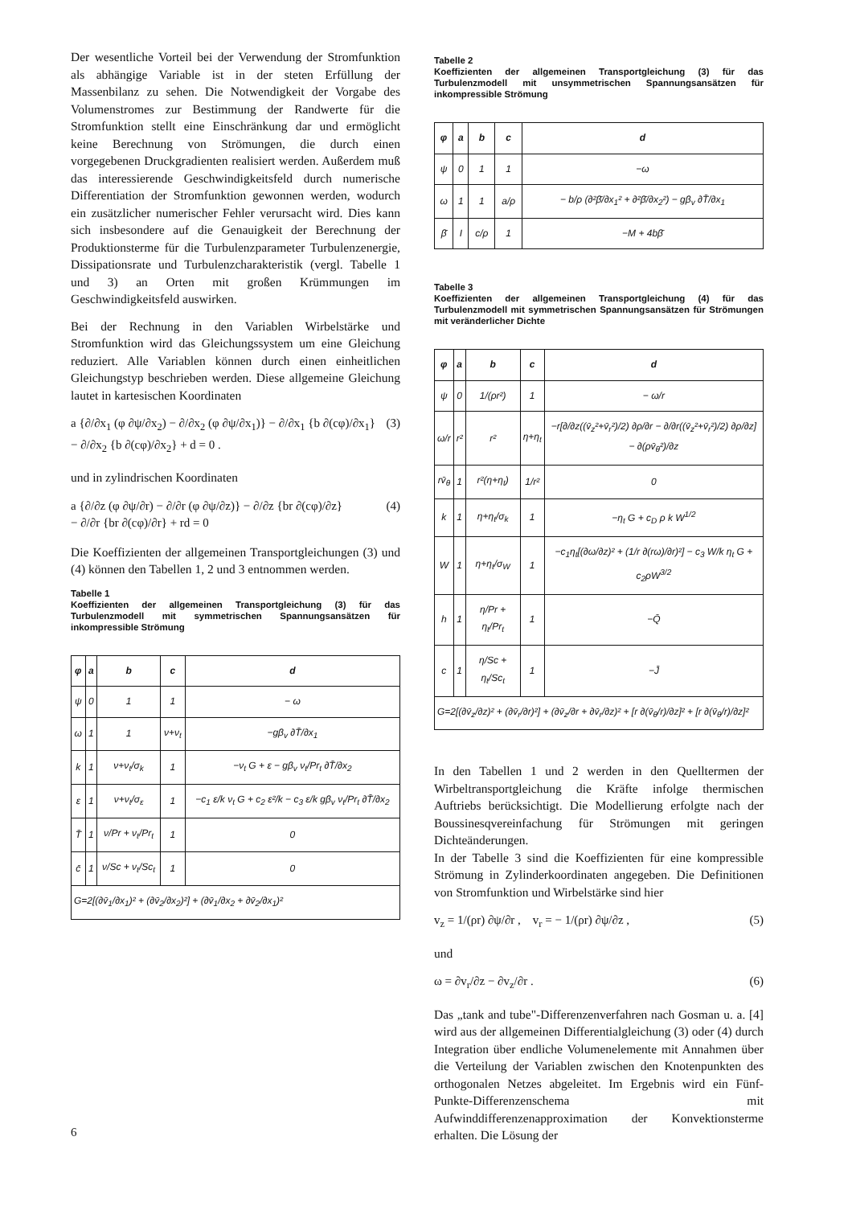Der wesentliche Vorteil bei der Verwendung der Stromfunktion als abhängige Variable ist in der steten Erfüllung der Massenbilanz zu sehen. Die Notwendigkeit der Vorgabe des Volumenstromes zur Bestimmung der Randwerte für die Stromfunktion stellt eine Einschränkung dar und ermöglicht keine Berechnung von Strömungen, die durch einen vorgegebenen Druckgradienten realisiert werden. Außerdem muß das interessierende Geschwindigkeitsfeld durch numerische Differentiation der Stromfunktion gewonnen werden, wodurch ein zusätzlicher numerischer Fehler verursacht wird. Dies kann sich insbesondere auf die Genauigkeit der Berechnung der Produktionsterme für die Turbulenzparameter Turbulenzenergie, Dissipationsrate und Turbulenzcharakteristik (vergl. Tabelle 1 und 3) an Orten mit großen Krümmungen im Geschwindigkeitsfeld auswirken.
Bei der Rechnung in den Variablen Wirbelstärke und Stromfunktion wird das Gleichungssystem um eine Gleichung reduziert. Alle Variablen können durch einen einheitlichen Gleichungstyp beschrieben werden. Diese allgemeine Gleichung lautet in kartesischen Koordinaten
a {∂/∂x<sub>1</sub> (φ ∂ψ/∂x<sub>2</sub>) − ∂/∂x<sub>2</sub> (φ ∂ψ/∂x<sub>1</sub>)} − ∂/∂x<sub>1</sub> {b ∂(cφ)/∂x<sub>1</sub>}
− ∂/∂x<sub>2</sub> {b ∂(cφ)/∂x<sub>2</sub>} + d = 0 . (3)
und in zylindrischen Koordinaten
a {∂/∂z (φ ∂ψ/∂r) − ∂/∂r (φ ∂ψ/∂z)} − ∂/∂z {br ∂(cφ)/∂z}
− ∂/∂r {br ∂(cφ)/∂r} + rd = 0 (4)
Die Koeffizienten der allgemeinen Transportgleichungen (3) und (4) können den Tabellen 1, 2 und 3 entnommen werden.
Tabelle 1
Koeffizienten der allgemeinen Transportgleichung (3) für das Turbulenzmodell mit symmetrischen Spannungsansätzen für inkompressible Strömung
| φ | a | b | c | d |
| --- | --- | --- | --- | --- |
| ψ | 0 | 1 | 1 | − ω |
| ω | 1 | 1 | ν+ν<sub>t</sub> | −gβ<sub>v</sub> ∂T̄/∂x<sub>1</sub> |
| k | 1 | ν+ν<sub>t</sub>/σ<sub>k</sub> | 1 | −ν<sub>t</sub> G + ε − gβ<sub>v</sub> ν<sub>t</sub>/Pr<sub>t</sub> ∂T̄/∂x<sub>2</sub> |
| ε | 1 | ν+ν<sub>t</sub>/σ<sub>ε</sub> | 1 | −c<sub>1</sub> ε/k ν<sub>t</sub> G + c<sub>2</sub> ε²/k − c<sub>3</sub> ε/k gβ<sub>v</sub> ν<sub>t</sub>/Pr<sub>t</sub> ∂T̄/∂x<sub>2</sub> |
| T̄ | 1 | ν/Pr + ν<sub>t</sub>/Pr<sub>t</sub> | 1 | 0 |
| c̄ | 1 | ν/Sc + ν<sub>t</sub>/Sc<sub>t</sub> | 1 | 0 |
| G=2[(∂v̄<sub>1</sub>/∂x<sub>1</sub>)² + (∂v̄<sub>2</sub>/∂x<sub>2</sub>)²] + (∂v̄<sub>1</sub>/∂x<sub>2</sub> + ∂v̄<sub>2</sub>/∂x<sub>1</sub>)² | | | | |
Tabelle 2
Koeffizienten der allgemeinen Transportgleichung (3) für das Turbulenzmodell mit unsymmetrischen Spannungsansätzen für inkompressible Strömung
| φ | a | b | c | d |
| --- | --- | --- | --- | --- |
| ψ | 0 | 1 | 1 | −ω |
| ω | 1 | 1 | a/ρ | − b/ρ (∂²β̄/∂x<sub>1</sub>² + ∂²β̄/∂x<sub>2</sub>²) − gβ<sub>v</sub> ∂T̄/∂x<sub>1</sub> |
| β̄ | I | c/ρ | 1 | −M + 4bβ̄ |
Tabelle 3
Koeffizienten der allgemeinen Transportgleichung (4) für das Turbulenzmodell mit symmetrischen Spannungsansätzen für Strömungen mit veränderlicher Dichte
| φ | a | b | c | d |
| --- | --- | --- | --- | --- |
| ψ | 0 | 1/(ρr²) | 1 | − ω/r |
| ω/r | r² | r² | η+η<sub>t</sub> | −r[∂/∂z((v̄<sub>z</sub>²+v̄<sub>r</sub>²)/2) ∂ρ/∂r − ∂/∂r((v̄<sub>z</sub>²+v̄<sub>r</sub>²)/2) ∂ρ/∂z] − ∂(ρv̄<sub>θ</sub>²)/∂z |
| rv̄<sub>θ</sub> | 1 | r²(η+η<sub>t</sub>) | 1/r² | 0 |
| k | 1 | η+η<sub>t</sub>/σ<sub>k</sub> | 1 | −η<sub>t</sub> G + c<sub>D</sub> ρ k W<sup>1/2</sup> |
| W | 1 | η+η<sub>t</sub>/σ<sub>W</sub> | 1 | −c<sub>1</sub>η<sub>t</sub>[(∂ω/∂z)² + (1/r ∂(rω)/∂r)²] − c<sub>3</sub> W/k η<sub>t</sub> G + c<sub>2</sub>ρW<sup>3/2</sup> |
| h | 1 | η/Pr + η<sub>t</sub>/Pr<sub>t</sub> | 1 | −Q̄ |
| c | 1 | η/Sc + η<sub>t</sub>/Sc<sub>t</sub> | 1 | −J̄ |
| G=2[(∂v̄<sub>z</sub>/∂z)² + (∂v̄<sub>r</sub>/∂r)²] + (∂v̄<sub>z</sub>/∂r + ∂v̄<sub>r</sub>/∂z)² + [r ∂(v̄<sub>θ</sub>/r)/∂z]² + [r ∂(v̄<sub>θ</sub>/r)/∂z]² | | | | |
In den Tabellen 1 und 2 werden in den Quelltermen der Wirbeltransportgleichung die Kräfte infolge thermischen Auftriebs berücksichtigt. Die Modellierung erfolgte nach der Boussinesqvereinfachung für Strömungen mit geringen Dichteänderungen.
In der Tabelle 3 sind die Koeffizienten für eine kompressible Strömung in Zylinderkoordinaten angegeben. Die Definitionen von Stromfunktion und Wirbelstärke sind hier
v<sub>z</sub> = 1/(ρr) ∂ψ/∂r , v<sub>r</sub> = − 1/(ρr) ∂ψ/∂z , (5)
und
ω = ∂v<sub>r</sub>/∂z − ∂v<sub>z</sub>/∂r . (6)
Das „tank and tube"-Differenzenverfahren nach Gosman u. a. [4] wird aus der allgemeinen Differentialgleichung (3) oder (4) durch Integration über endliche Volumenelemente mit Annahmen über die Verteilung der Variablen zwischen den Knotenpunkten des orthogonalen Netzes abgeleitet. Im Ergebnis wird ein Fünf-Punkte-Differenzenschema mit Aufwinddifferenzenapproximation der Konvektionsterme erhalten. Die Lösung der
6